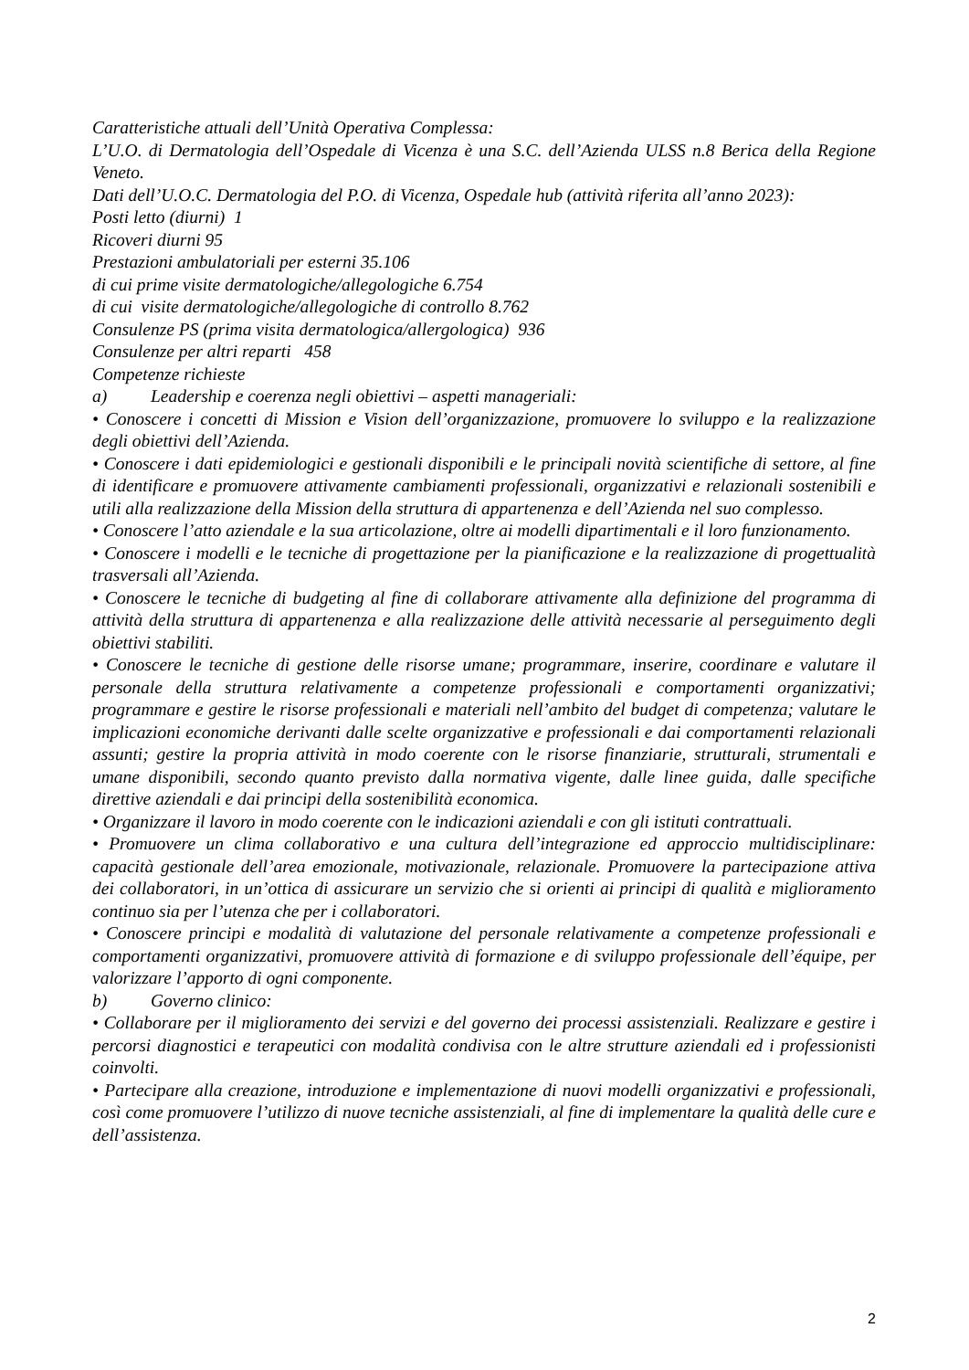Caratteristiche attuali dell’Unità Operativa Complessa:
L’U.O. di Dermatologia dell’Ospedale di Vicenza è una S.C. dell’Azienda ULSS n.8 Berica della Regione Veneto.
Dati dell’U.O.C. Dermatologia del P.O. di Vicenza, Ospedale hub (attività riferita all’anno 2023):
Posti letto (diurni) 1
Ricoveri diurni 95
Prestazioni ambulatoriali per esterni 35.106
di cui prime visite dermatologiche/allegologiche 6.754
di cui visite dermatologiche/allegologiche di controllo 8.762
Consulenze PS (prima visita dermatologica/allergologica) 936
Consulenze per altri reparti 458
Competenze richieste
a) Leadership e coerenza negli obiettivi – aspetti manageriali:
• Conoscere i concetti di Mission e Vision dell’organizzazione, promuovere lo sviluppo e la realizzazione degli obiettivi dell’Azienda.
• Conoscere i dati epidemiologici e gestionali disponibili e le principali novità scientifiche di settore, al fine di identificare e promuovere attivamente cambiamenti professionali, organizzativi e relazionali sostenibili e utili alla realizzazione della Mission della struttura di appartenenza e dell’Azienda nel suo complesso.
• Conoscere l’atto aziendale e la sua articolazione, oltre ai modelli dipartimentali e il loro funzionamento.
• Conoscere i modelli e le tecniche di progettazione per la pianificazione e la realizzazione di progettualità trasversali all’Azienda.
• Conoscere le tecniche di budgeting al fine di collaborare attivamente alla definizione del programma di attività della struttura di appartenenza e alla realizzazione delle attività necessarie al perseguimento degli obiettivi stabiliti.
• Conoscere le tecniche di gestione delle risorse umane; programmare, inserire, coordinare e valutare il personale della struttura relativamente a competenze professionali e comportamenti organizzativi; programmare e gestire le risorse professionali e materiali nell’ambito del budget di competenza; valutare le implicazioni economiche derivanti dalle scelte organizzative e professionali e dai comportamenti relazionali assunti; gestire la propria attività in modo coerente con le risorse finanziarie, strutturali, strumentali e umane disponibili, secondo quanto previsto dalla normativa vigente, dalle linee guida, dalle specifiche direttive aziendali e dai principi della sostenibilità economica.
• Organizzare il lavoro in modo coerente con le indicazioni aziendali e con gli istituti contrattuali.
• Promuovere un clima collaborativo e una cultura dell’integrazione ed approccio multidisciplinare: capacità gestionale dell’area emozionale, motivazionale, relazionale. Promuovere la partecipazione attiva dei collaboratori, in un’ottica di assicurare un servizio che si orienti ai principi di qualità e miglioramento continuo sia per l’utenza che per i collaboratori.
• Conoscere principi e modalità di valutazione del personale relativamente a competenze professionali e comportamenti organizzativi, promuovere attività di formazione e di sviluppo professionale dell’équipe, per valorizzare l’apporto di ogni componente.
b) Governo clinico:
• Collaborare per il miglioramento dei servizi e del governo dei processi assistenziali. Realizzare e gestire i percorsi diagnostici e terapeutici con modalità condivisa con le altre strutture aziendali ed i professionisti coinvolti.
• Partecipare alla creazione, introduzione e implementazione di nuovi modelli organizzativi e professionali, così come promuovere l’utilizzo di nuove tecniche assistenziali, al fine di implementare la qualità delle cure e dell’assistenza.
2